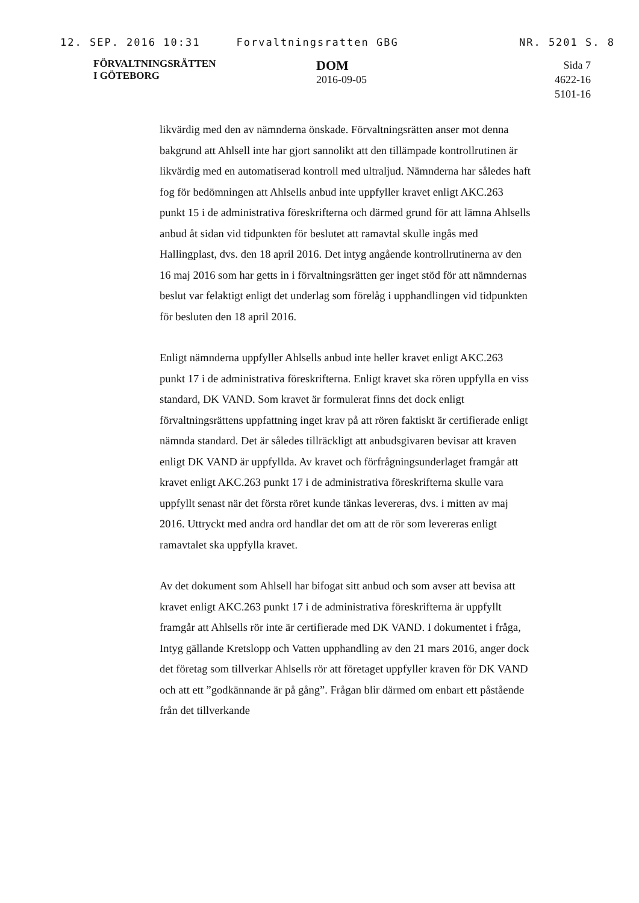12. SEP. 2016 10:31 Forvaltningsratten GBG NR. 5201 S. 8
FÖRVALTNINGSRÄTTEN
I GÖTEBORG
DOM
2016-09-05
Sida 7
4622-16
5101-16
likvärdig med den av nämnderna önskade. Förvaltningsrätten anser mot denna bakgrund att Ahlsell inte har gjort sannolikt att den tillämpade kontrollrutinen är likvärdig med en automatiserad kontroll med ultraljud. Nämnderna har således haft fog för bedömningen att Ahlsells anbud inte uppfyller kravet enligt AKC.263 punkt 15 i de administrativa föreskrifterna och därmed grund för att lämna Ahlsells anbud åt sidan vid tidpunkten för beslutet att ramavtal skulle ingås med Hallingplast, dvs. den 18 april 2016. Det intyg angående kontrollrutinerna av den 16 maj 2016 som har getts in i förvaltningsrätten ger inget stöd för att nämndernas beslut var felaktigt enligt det underlag som förelåg i upphandlingen vid tidpunkten för besluten den 18 april 2016.
Enligt nämnderna uppfyller Ahlsells anbud inte heller kravet enligt AKC.263 punkt 17 i de administrativa föreskrifterna. Enligt kravet ska rören uppfylla en viss standard, DK VAND. Som kravet är formulerat finns det dock enligt förvaltningsrättens uppfattning inget krav på att rören faktiskt är certifierade enligt nämnda standard. Det är således tillräckligt att anbudsgivaren bevisar att kraven enligt DK VAND är uppfyllda. Av kravet och förfrågningsunderlaget framgår att kravet enligt AKC.263 punkt 17 i de administrativa föreskrifterna skulle vara uppfyllt senast när det första röret kunde tänkas levereras, dvs. i mitten av maj 2016. Uttryckt med andra ord handlar det om att de rör som levereras enligt ramavtalet ska uppfylla kravet.
Av det dokument som Ahlsell har bifogat sitt anbud och som avser att bevisa att kravet enligt AKC.263 punkt 17 i de administrativa föreskrifterna är uppfyllt framgår att Ahlsells rör inte är certifierade med DK VAND. I dokumentet i fråga, Intyg gällande Kretslopp och Vatten upphandling av den 21 mars 2016, anger dock det företag som tillverkar Ahlsells rör att företaget uppfyller kraven för DK VAND och att ett ”godkännande är på gång”. Frågan blir därmed om enbart ett påstående från det tillverkande